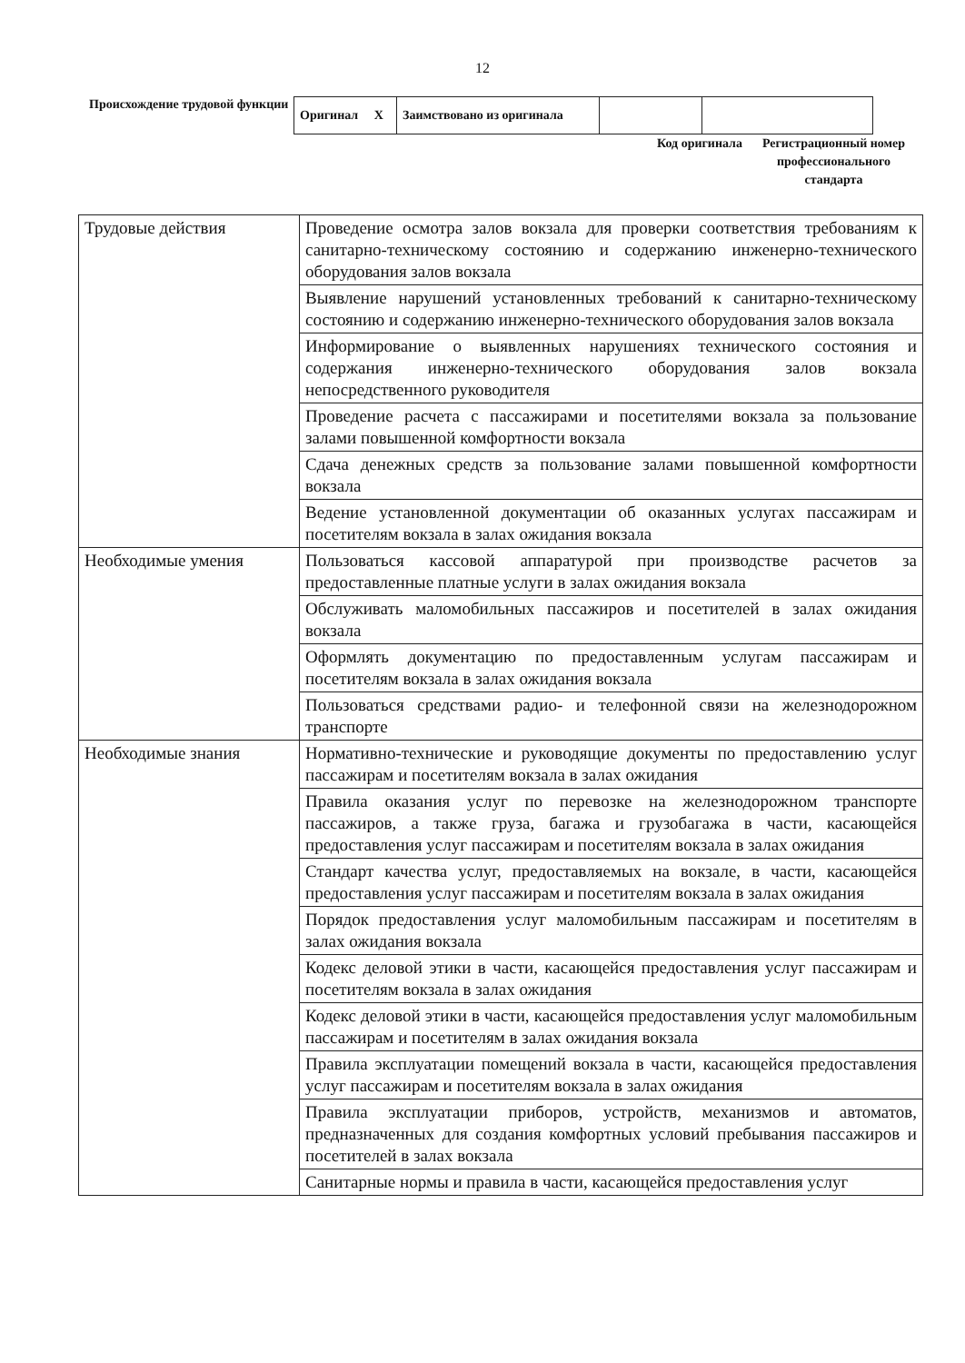12
Происхождение трудовой функции
| Оригинал X | Заимствовано из оригинала | | |
Код оригинала
Регистрационный номер профессионального стандарта
| Трудовые действия | Проведение осмотра залов вокзала для проверки соответствия требованиям к санитарно-техническому состоянию и содержанию инженерно-технического оборудования залов вокзала |
| | Выявление нарушений установленных требований к санитарно-техническому состоянию и содержанию инженерно-технического оборудования залов вокзала |
| | Информирование о выявленных нарушениях технического состояния и содержания инженерно-технического оборудования залов вокзала непосредственного руководителя |
| | Проведение расчета с пассажирами и посетителями вокзала за пользование залами повышенной комфортности вокзала |
| | Сдача денежных средств за пользование залами повышенной комфортности вокзала |
| | Ведение установленной документации об оказанных услугах пассажирам и посетителям вокзала в залах ожидания вокзала |
| Необходимые умения | Пользоваться кассовой аппаратурой при производстве расчетов за предоставленные платные услуги в залах ожидания вокзала |
| | Обслуживать маломобильных пассажиров и посетителей в залах ожидания вокзала |
| | Оформлять документацию по предоставленным услугам пассажирам и посетителям вокзала в залах ожидания вокзала |
| | Пользоваться средствами радио- и телефонной связи на железнодорожном транспорте |
| Необходимые знания | Нормативно-технические и руководящие документы по предоставлению услуг пассажирам и посетителям вокзала в залах ожидания |
| | Правила оказания услуг по перевозке на железнодорожном транспорте пассажиров, а также груза, багажа и грузобагажа в части, касающейся предоставления услуг пассажирам и посетителям вокзала в залах ожидания |
| | Стандарт качества услуг, предоставляемых на вокзале, в части, касающейся предоставления услуг пассажирам и посетителям вокзала в залах ожидания |
| | Порядок предоставления услуг маломобильным пассажирам и посетителям в залах ожидания вокзала |
| | Кодекс деловой этики в части, касающейся предоставления услуг пассажирам и посетителям вокзала в залах ожидания |
| | Кодекс деловой этики в части, касающейся предоставления услуг маломобильным пассажирам и посетителям в залах ожидания вокзала |
| | Правила эксплуатации помещений вокзала в части, касающейся предоставления услуг пассажирам и посетителям вокзала в залах ожидания |
| | Правила эксплуатации приборов, устройств, механизмов и автоматов, предназначенных для создания комфортных условий пребывания пассажиров и посетителей в залах вокзала |
| | Санитарные нормы и правила в части, касающейся предоставления услуг |